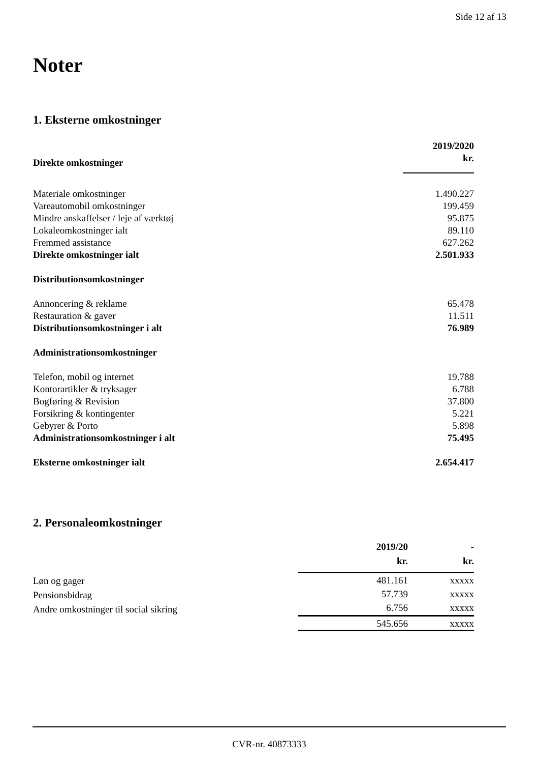Side 12 af 13
Noter
1. Eksterne omkostninger
| | 2019/2020 |
| --- | --- |
| Direkte omkostninger | kr. |
| Materiale omkostninger | 1.490.227 |
| Vareautomobil omkostninger | 199.459 |
| Mindre anskaffelser / leje af værktøj | 95.875 |
| Lokaleomkostninger ialt | 89.110 |
| Fremmed assistance | 627.262 |
| Direkte omkostninger ialt | 2.501.933 |
| Distributionsomkostninger | |
| Annoncering & reklame | 65.478 |
| Restauration & gaver | 11.511 |
| Distributionsomkostninger i alt | 76.989 |
| Administrationsomkostninger | |
| Telefon, mobil og internet | 19.788 |
| Kontorartikler & tryksager | 6.788 |
| Bogføring & Revision | 37.800 |
| Forsikring & kontingenter | 5.221 |
| Gebyrer & Porto | 5.898 |
| Administrationsomkostninger i alt | 75.495 |
| Eksterne omkostninger ialt | 2.654.417 |
2. Personaleomkostninger
| | 2019/20 | - |
| --- | --- | --- |
| | kr. | kr. |
| Løn og gager | 481.161 | xxxxx |
| Pensionsbidrag | 57.739 | xxxxx |
| Andre omkostninger til social sikring | 6.756 | xxxxx |
| | 545.656 | xxxxx |
CVR-nr. 40873333